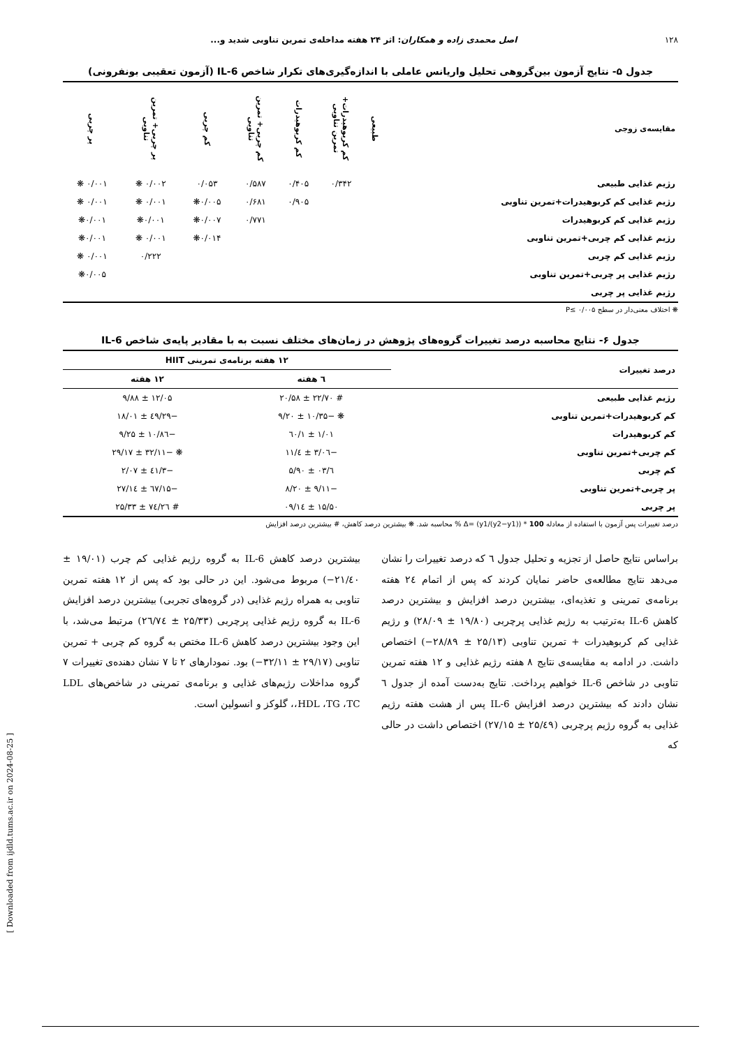۱۲۸ اصل محمدی زاده و همکاران: اثر ۲۴ هفته مداخله‌ی تمرین تناوبی شدید و...
جدول ۵- نتایج آزمون بین‌گروهی تحلیل واریانس عاملی با اندازه‌گیری‌های تکرار شاخص IL-6 (آزمون تعقیبی بونفرونی)
| مقایسه‌ی زوجی | طبیعی | کم کربوهیدرات+ تمرین تناوبی | کم کربوهیدرات | کم چربی+ تمرین تناوبی | کم چربی | پر چربی+ تمرین تناوبی | پر چربی |
| --- | --- | --- | --- | --- | --- | --- | --- |
| رژیم غذایی طبیعی | | ۰/۳۴۲ | ۰/۴۰۵ | ۰/۵۸۷ | ۰/۰۵۳ | ۰/۰۰۲ ❋ | ۰/۰۰۱ ❋ |
| رژیم غذایی کم کربوهیدرات+تمرین تناوبی | | | ۰/۹۰۵ | ۰/۶۸۱ | ۰/۰۰۵❋ | ۰/۰۰۱ ❋ | ۰/۰۰۱ ❋ |
| رژیم غذایی کم کربوهیدرات | | | | ۰/۷۷۱ | ۰/۰۰۷❋ | ۰/۰۰۱❋ | ۰/۰۰۱❋ |
| رژیم غذایی کم چربی+تمرین تناوبی | | | | | ۰/۰۱۴❋ | ۰/۰۰۱ ❋ | ۰/۰۰۱❋ |
| رژیم غذایی کم چربی | | | | | | ۰/۲۲۲ | ۰/۰۰۱ ❋ |
| رژیم غذایی پر چربی+تمرین تناوبی | | | | | | | ۰/۰۰۵❋ |
| رژیم غذایی پر چربی | | | | | | | |
❋ اختلاف معنی‌دار در سطح ۰/۰۰۵ ≥P
جدول ۶- نتایج محاسبه درصد تغییرات گروه‌های پژوهش در زمان‌های مختلف نسبت به با مقادیر پایه‌ی شاخص IL-6
| درصد تغییرات | ۱۲ هفته برنامه‌ی تمرینی HIIT | |
| --- | --- | --- |
| | ٦ هفته | ۱۲ هفته |
| رژیم غذایی طبیعی | # ۲۲/۷۰ ± ۲۰/۵۸ | ۱۲/۰۵ ± ۹/۸۸ |
| کم کربوهیدرات+تمرین تناوبی | ❋ −۱۰/۳۵ ± ۹/۲۰ | −۲۹/٤۹ ± ۱۸/۰۱ |
| کم کربوهیدرات | ۱/۰۱ ± ۱/٦۰ | −۱۰/۸٦ ± ۹/۲۵ |
| کم چربی+تمرین تناوبی | −۳/۰٦ ± ٤/۱۱ | ❋ −۳۲/۱۱ ± ۲۹/۱۷ |
| کم چربی | ٦/۰۳ ± ۵/۹۰ | −۳/٤۱ ± ۲/۰۷ |
| پر چربی+تمرین تناوبی | −۹/۱۱ ± ۸/۲۰ | −۱۵/٦۷ ± ۱٤/۲۷ |
| پر چربی | ۱۵/۵۰ ± ۱٤/۰۹ | # ۲٦/۷٤ ± ۲۵/۳۳ |
درصد تغییرات پس آزمون با استفاده از معادله 100 * ((y2−y1)/y1) =Δ % محاسبه شد. ❋ بیشترین درصد کاهش، # بیشترین درصد افزایش
براساس نتایج حاصل از تجزیه و تحلیل جدول ٦ که درصد تغییرات را نشان می‌دهد نتایج مطالعه‌ی حاضر نمایان کردند که پس از اتمام ۲٤ هفته برنامه‌ی تمرینی و تغذیه‌ای، بیشترین درصد افزایش و بیشترین درصد کاهش IL-6 به‌ترتیب به رژیم غذایی پرچربی (۱۹/۸۰ ± ۲۸/۰۹) و رژیم غذایی کم کربوهیدرات + تمرین تناوبی (۲۵/۱۳ ± ۲۸/۸۹−) اختصاص داشت. در ادامه به مقایسه‌ی نتایج ۸ هفته رژیم غذایی و ۱۲ هفته تمرین تناوبی در شاخص IL-6 خواهیم پرداخت. نتایج به‌دست آمده از جدول ٦ نشان دادند که بیشترین درصد افزایش IL-6 پس از هشت هفته رژیم غذایی به گروه رژیم پرچربی (۲۵/٤۹ ± ۲۷/۱۵) اختصاص داشت در حالی که
بیشترین درصد کاهش IL-6 به گروه رژیم غذایی کم چرب (۱۹/۰۱ ± ۲۱/٤۰−) مربوط می‌شود. این در حالی بود که پس از ۱۲ هفته تمرین تناوبی به همراه رژیم غذایی (در گروه‌های تجربی) بیشترین درصد افزایش IL-6 به گروه رژیم غذایی پرچربی (۲۵/۳۳ ± ۲٦/۷٤) مرتبط می‌شد، با این وجود بیشترین درصد کاهش IL-6 مختص به گروه کم چربی + تمرین تناوبی (۲۹/۱۷ ± ۳۲/۱۱−) بود. نمودارهای ۲ تا ۷ نشان دهنده‌ی تغییرات ۷ گروه مداخلات رژیم‌های غذایی و برنامه‌ی تمرینی در شاخص‌های LDL ،HDL ،TG ،TC، گلوکز و انسولین است.
[ Downloaded from ijdld.tums.ac.ir on 2024-08-25 ]